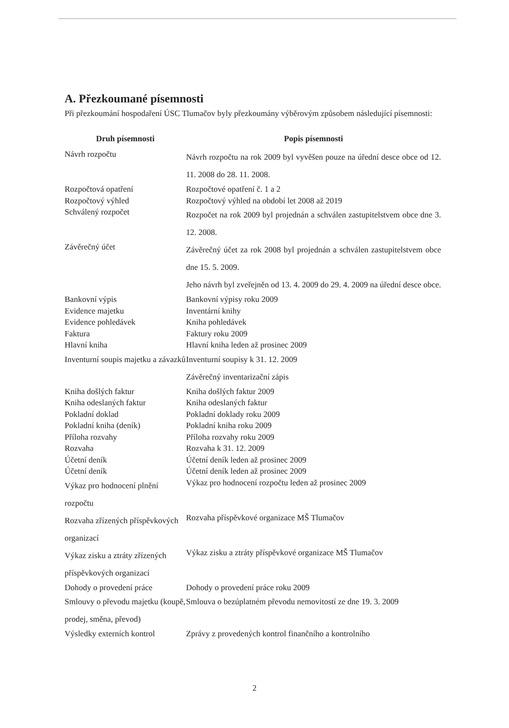A. Přezkoumané písemnosti
Při přezkoumání hospodaření ÚSC Tlumačov byly přezkoumány výběrovým způsobem následující písemnosti:
| Druh písemnosti | Popis písemnosti |
| --- | --- |
| Návrh rozpočtu | Návrh rozpočtu na rok 2009 byl vyvěšen pouze na úřední desce obce od 12. 11. 2008 do 28. 11. 2008. |
| Rozpočtová opatření | Rozpočtové opatření č. 1 a 2 |
| Rozpočtový výhled | Rozpočtový výhled na období let 2008 až 2019 |
| Schválený rozpočet | Rozpočet na rok 2009 byl projednán a schválen zastupitelstvem obce dne 3. 12. 2008. |
| Závěrečný účet | Závěrečný účet za rok 2008 byl projednán a schválen zastupitelstvem obce dne 15. 5. 2009. Jeho návrh byl zveřejněn od 13. 4. 2009 do 29. 4. 2009 na úřední desce obce. |
| Bankovní výpis | Bankovní výpisy roku 2009 |
| Evidence majetku | Inventární knihy |
| Evidence pohledávek | Kniha pohledávek |
| Faktura | Faktury roku 2009 |
| Hlavní kniha | Hlavní kniha leden až prosinec 2009 |
| Inventurní soupis majetku a závazků | Inventurní soupisy k 31. 12. 2009 Závěrečný inventarizační zápis |
| Kniha došlých faktur | Kniha došlých faktur 2009 |
| Kniha odeslaných faktur | Kniha odeslaných faktur |
| Pokladní doklad | Pokladní doklady roku 2009 |
| Pokladní kniha (deník) | Pokladní kniha roku 2009 |
| Příloha rozvahy | Příloha rozvahy roku 2009 |
| Rozvaha | Rozvaha k 31. 12. 2009 |
| Účetní deník | Účetní deník leden až prosinec 2009 |
| Účetní deník | Účetní deník leden až prosinec 2009 |
| Výkaz pro hodnocení plnění rozpočtu | Výkaz pro hodnocení rozpočtu leden až prosinec 2009 |
| Rozvaha zřízených příspěvkových organizací | Rozvaha příspěvkové organizace MŠ Tlumačov |
| Výkaz zisku a ztráty zřízených příspěvkových organizací | Výkaz zisku a ztráty příspěvkové organizace MŠ Tlumačov |
| Dohody o provedení práce | Dohody o provedení práce roku 2009 |
| Smlouvy o převodu majetku (koupě, prodej, směna, převod) | Smlouva o bezúplatném převodu nemovitostí ze dne 19. 3. 2009 |
| Výsledky externích kontrol | Zprávy z provedených kontrol finančního a kontrolního |
2